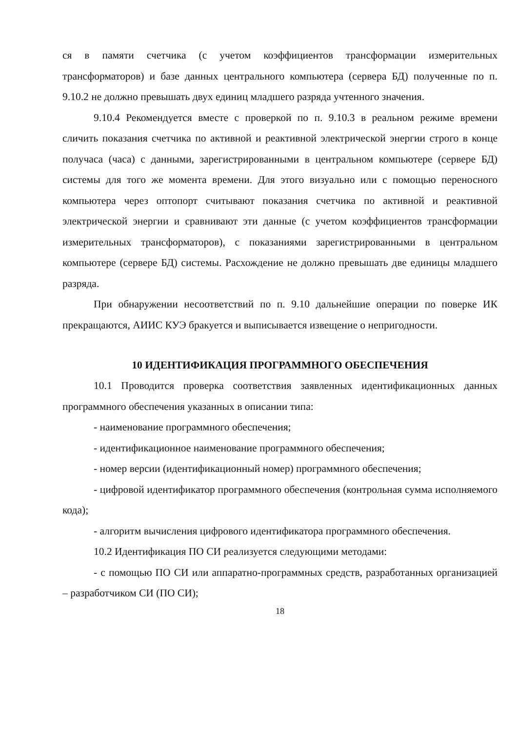ся в памяти счетчика (с учетом коэффициентов трансформации измерительных трансформаторов) и базе данных центрального компьютера (сервера БД) полученные по п. 9.10.2 не должно превышать двух единиц младшего разряда учтенного значения.
9.10.4 Рекомендуется вместе с проверкой по п. 9.10.3 в реальном режиме времени сличить показания счетчика по активной и реактивной электрической энергии строго в конце получаса (часа) с данными, зарегистрированными в центральном компьютере (сервере БД) системы для того же момента времени. Для этого визуально или с помощью переносного компьютера через оптопорт считывают показания счетчика по активной и реактивной электрической энергии и сравнивают эти данные (с учетом коэффициентов трансформации измерительных трансформаторов), с показаниями зарегистрированными в центральном компьютере (сервере БД) системы. Расхождение не должно превышать две единицы младшего разряда.
При обнаружении несоответствий по п. 9.10 дальнейшие операции по поверке ИК прекращаются, АИИС КУЭ бракуется и выписывается извещение о непригодности.
10 ИДЕНТИФИКАЦИЯ ПРОГРАММНОГО ОБЕСПЕЧЕНИЯ
10.1 Проводится проверка соответствия заявленных идентификационных данных программного обеспечения указанных в описании типа:
- наименование программного обеспечения;
- идентификационное наименование программного обеспечения;
- номер версии (идентификационный номер) программного обеспечения;
- цифровой идентификатор программного обеспечения (контрольная сумма исполняемого кода);
- алгоритм вычисления цифрового идентификатора программного обеспечения.
10.2 Идентификация ПО СИ реализуется следующими методами:
- с помощью ПО СИ или аппаратно-программных средств, разработанных организацией – разработчиком СИ (ПО СИ);
18